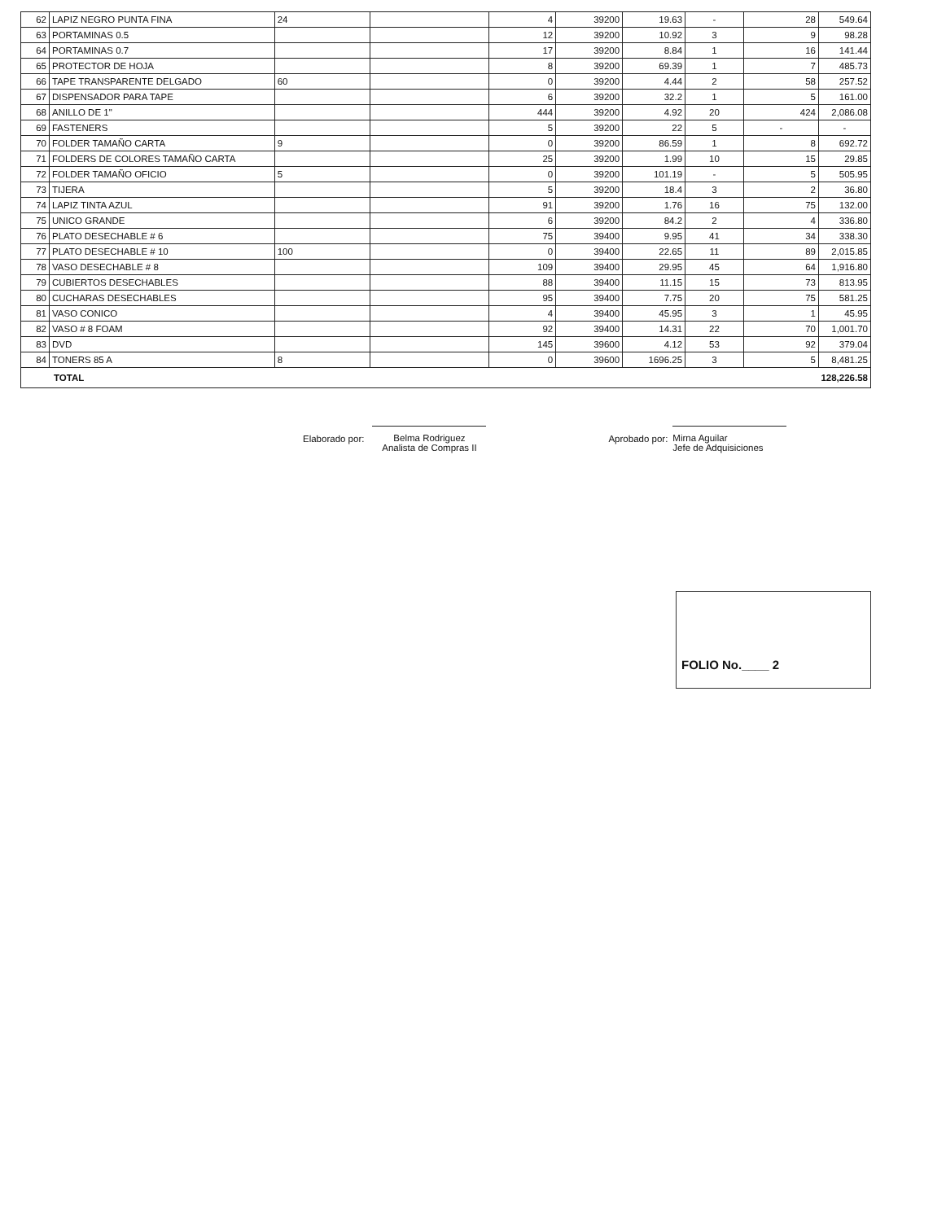| 62 | LAPIZ NEGRO PUNTA FINA | 24 | | 4 | 39200 | 19.63 | - | 28 | 549.64 |
| 63 | PORTAMINAS 0.5 | | | 12 | 39200 | 10.92 | 3 | 9 | 98.28 |
| 64 | PORTAMINAS 0.7 | | | 17 | 39200 | 8.84 | 1 | 16 | 141.44 |
| 65 | PROTECTOR DE HOJA | | | 8 | 39200 | 69.39 | 1 | 7 | 485.73 |
| 66 | TAPE TRANSPARENTE DELGADO | 60 | | 0 | 39200 | 4.44 | 2 | 58 | 257.52 |
| 67 | DISPENSADOR PARA TAPE | | | 6 | 39200 | 32.2 | 1 | 5 | 161.00 |
| 68 | ANILLO DE 1" | | | 444 | 39200 | 4.92 | 20 | 424 | 2,086.08 |
| 69 | FASTENERS | | | 5 | 39200 | 22 | 5 | - | - |
| 70 | FOLDER TAMAÑO CARTA | 9 | | 0 | 39200 | 86.59 | 1 | 8 | 692.72 |
| 71 | FOLDERS DE COLORES TAMAÑO CARTA | | | 25 | 39200 | 1.99 | 10 | 15 | 29.85 |
| 72 | FOLDER TAMAÑO OFICIO | 5 | | 0 | 39200 | 101.19 | - | 5 | 505.95 |
| 73 | TIJERA | | | 5 | 39200 | 18.4 | 3 | 2 | 36.80 |
| 74 | LAPIZ TINTA AZUL | | | 91 | 39200 | 1.76 | 16 | 75 | 132.00 |
| 75 | UNICO GRANDE | | | 6 | 39200 | 84.2 | 2 | 4 | 336.80 |
| 76 | PLATO DESECHABLE # 6 | | | 75 | 39400 | 9.95 | 41 | 34 | 338.30 |
| 77 | PLATO DESECHABLE # 10 | 100 | | 0 | 39400 | 22.65 | 11 | 89 | 2,015.85 |
| 78 | VASO DESECHABLE # 8 | | | 109 | 39400 | 29.95 | 45 | 64 | 1,916.80 |
| 79 | CUBIERTOS DESECHABLES | | | 88 | 39400 | 11.15 | 15 | 73 | 813.95 |
| 80 | CUCHARAS DESECHABLES | | | 95 | 39400 | 7.75 | 20 | 75 | 581.25 |
| 81 | VASO CONICO | | | 4 | 39400 | 45.95 | 3 | 1 | 45.95 |
| 82 | VASO # 8 FOAM | | | 92 | 39400 | 14.31 | 22 | 70 | 1,001.70 |
| 83 | DVD | | | 145 | 39600 | 4.12 | 53 | 92 | 379.04 |
| 84 | TONERS 85 A | 8 | | 0 | 39600 | 1696.25 | 3 | 5 | 8,481.25 |
| TOTAL | | | | | | | | | 128,226.58 |
Elaborado por: Belma Rodriguez
Analista de Compras II
Aprobado por: Mirna Aguilar
Jefe de Adquisiciones
FOLIO No.____ 2